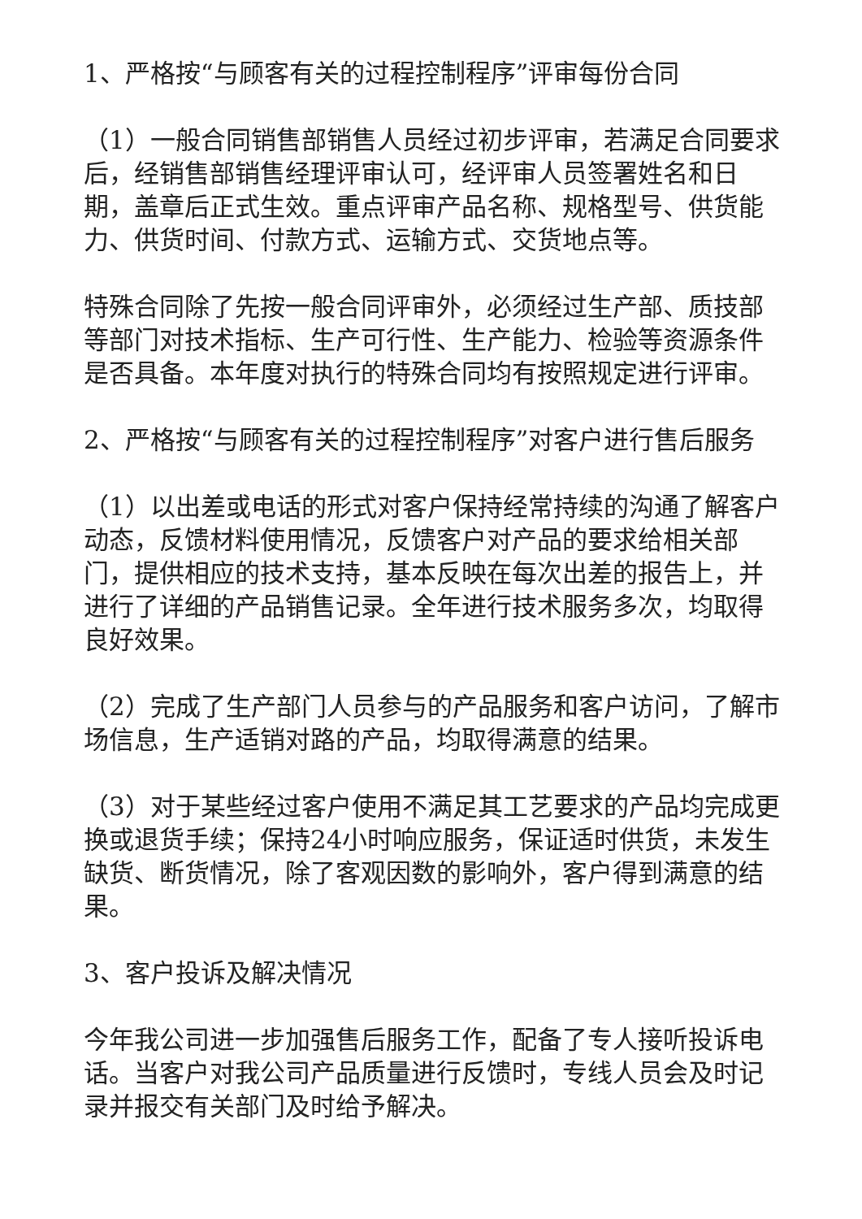1、严格按“与顾客有关的过程控制程序”评审每份合同
（1）一般合同销售部销售人员经过初步评审，若满足合同要求后，经销售部销售经理评审认可，经评审人员签署姓名和日期，盖章后正式生效。重点评审产品名称、规格型号、供货能力、供货时间、付款方式、运输方式、交货地点等。
特殊合同除了先按一般合同评审外，必须经过生产部、质技部等部门对技术指标、生产可行性、生产能力、检验等资源条件是否具备。本年度对执行的特殊合同均有按照规定进行评审。
2、严格按“与顾客有关的过程控制程序”对客户进行售后服务
（1）以出差或电话的形式对客户保持经常持续的沟通了解客户动态，反馈材料使用情况，反馈客户对产品的要求给相关部门，提供相应的技术支持，基本反映在每次出差的报告上，并进行了详细的产品销售记录。全年进行技术服务多次，均取得良好效果。
（2）完成了生产部门人员参与的产品服务和客户访问，了解市场信息，生产适销对路的产品，均取得满意的结果。
（3）对于某些经过客户使用不满足其工艺要求的产品均完成更换或退货手续；保持24小时响应服务，保证适时供货，未发生缺货、断货情况，除了客观因数的影响外，客户得到满意的结果。
3、客户投诉及解决情况
今年我公司进一步加强售后服务工作，配备了专人接听投诉电话。当客户对我公司产品质量进行反馈时，专线人员会及时记录并报交有关部门及时给予解决。